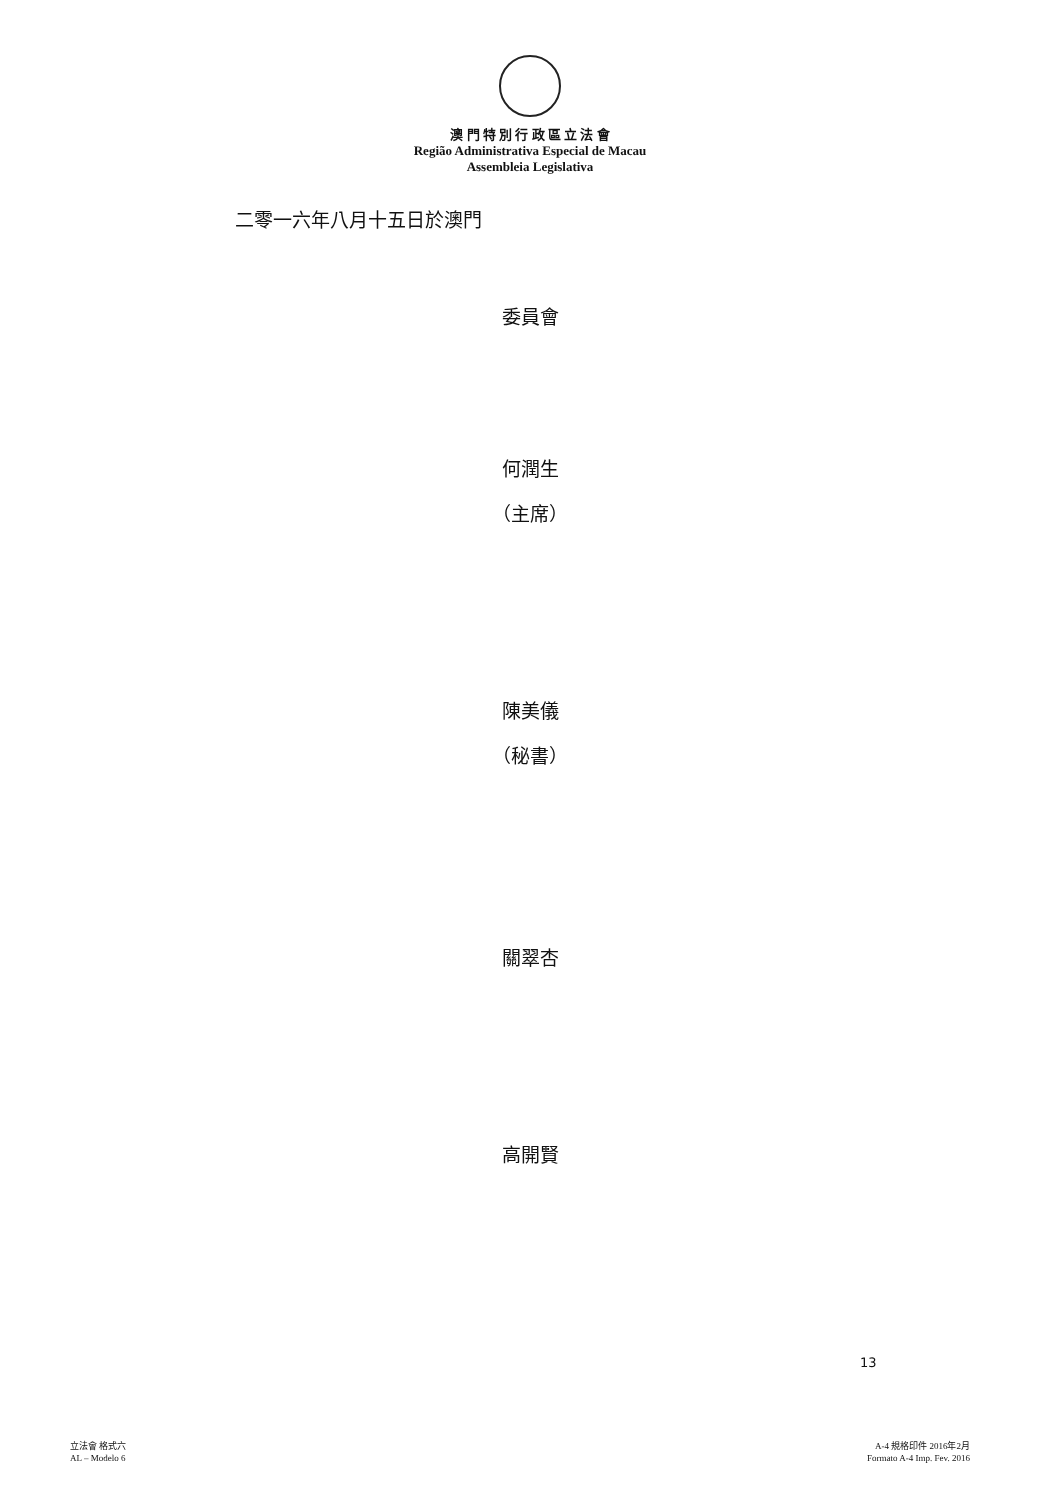澳 門 特 別 行 政 區 立 法 會
Região Administrativa Especial de Macau
Assembleia Legislativa
二零一六年八月十五日於澳門
委員會
何潤生
（主席）
陳美儀
（秘書）
關翠杏
高開賢
13
立法會 格式六
AL – Modelo 6
A-4 規格印件 2016年2月
Formato A-4 Imp. Fev. 2016